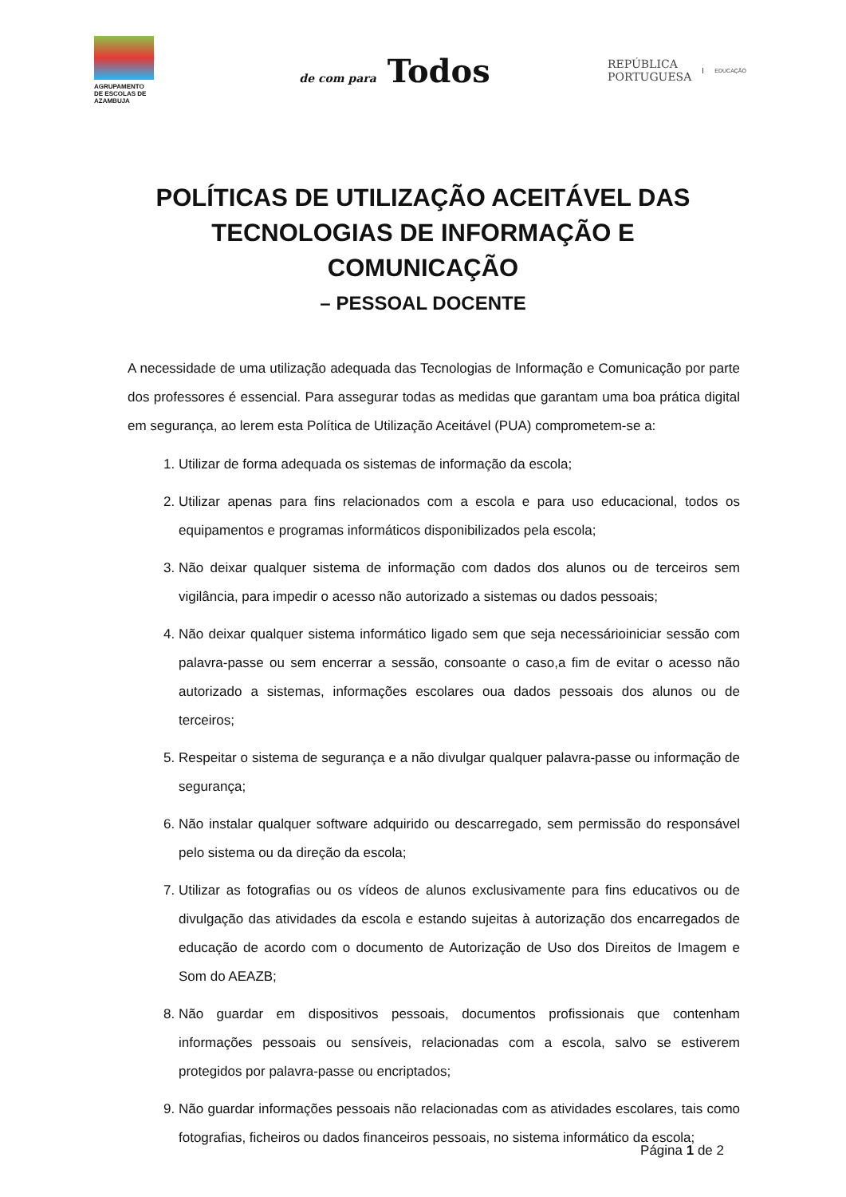AGRUPAMENTO
DE ESCOLAS DE AZAMBUJA
de com para Todos
REPÚBLICA
PORTUGUESA
EDUCAÇÃO
POLÍTICAS DE UTILIZAÇÃO ACEITÁVEL DAS TECNOLOGIAS DE INFORMAÇÃO E COMUNICAÇÃO
– PESSOAL DOCENTE
A necessidade de uma utilização adequada das Tecnologias de Informação e Comunicação por parte dos professores é essencial. Para assegurar todas as medidas que garantam uma boa prática digital em segurança, ao lerem esta Política de Utilização Aceitável (PUA) comprometem-se a:
1. Utilizar de forma adequada os sistemas de informação da escola;
2. Utilizar apenas para fins relacionados com a escola e para uso educacional, todos os equipamentos e programas informáticos disponibilizados pela escola;
3. Não deixar qualquer sistema de informação com dados dos alunos ou de terceiros sem vigilância, para impedir o acesso não autorizado a sistemas ou dados pessoais;
4. Não deixar qualquer sistema informático ligado sem que seja necessárioiniciar sessão com palavra-passe ou sem encerrar a sessão, consoante o caso,a fim de evitar o acesso não autorizado a sistemas, informações escolares oua dados pessoais dos alunos ou de terceiros;
5. Respeitar o sistema de segurança e a não divulgar qualquer palavra-passe ou informação de segurança;
6. Não instalar qualquer software adquirido ou descarregado, sem permissão do responsável pelo sistema ou da direção da escola;
7. Utilizar as fotografias ou os vídeos de alunos exclusivamente para fins educativos ou de divulgação das atividades da escola e estando sujeitas à autorização dos encarregados de educação de acordo com o documento de Autorização de Uso dos Direitos de Imagem e Som do AEAZB;
8. Não guardar em dispositivos pessoais, documentos profissionais que contenham informações pessoais ou sensíveis, relacionadas com a escola, salvo se estiverem protegidos por palavra-passe ou encriptados;
9. Não guardar informações pessoais não relacionadas com as atividades escolares, tais como fotografias, ficheiros ou dados financeiros pessoais, no sistema informático da escola;
Página 1 de 2